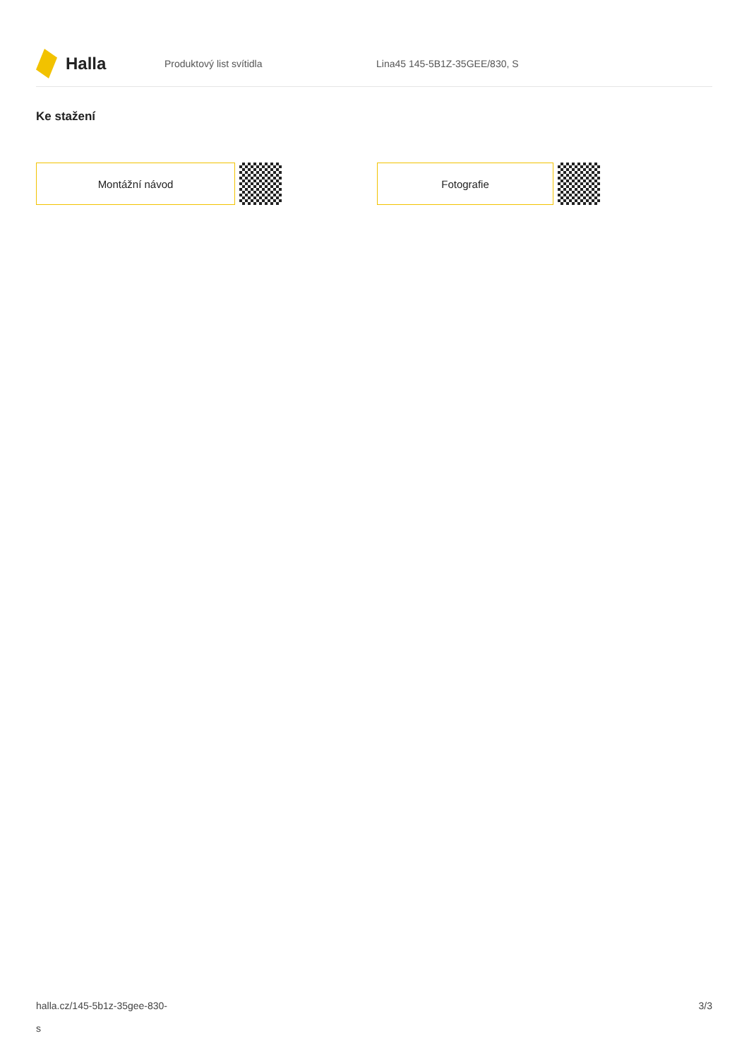Halla
Produktový list svítidla Lina45 145-5B1Z-35GEE/830, S
Ke stažení
Montážní návod Fotografie
halla.cz/145-5b1z-35gee-830-
s
3/3